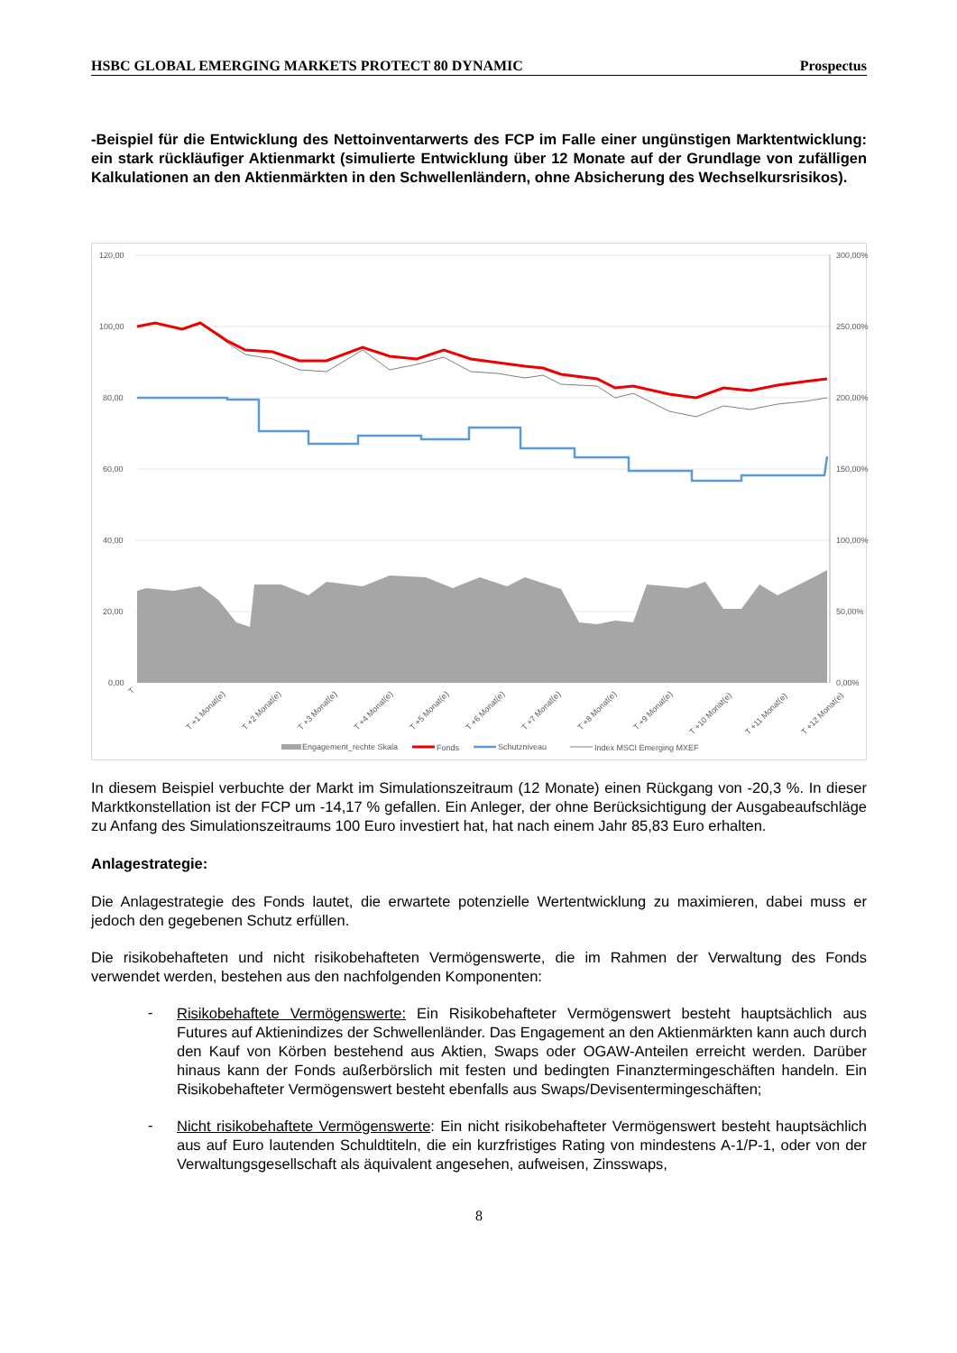HSBC GLOBAL EMERGING MARKETS PROTECT 80 DYNAMIC Prospectus
-Beispiel für die Entwicklung des Nettoinventarwerts des FCP im Falle einer ungünstigen Marktentwicklung: ein stark rückläufiger Aktienmarkt (simulierte Entwicklung über 12 Monate auf der Grundlage von zufälligen Kalkulationen an den Aktienmärkten in den Schwellenländern, ohne Absicherung des Wechselkursrisikos).
120,00
100,00
80,00
60,00
40,00
20,00
0,00
300,00%
250,00%
200,00%
150,00%
100,00%
50,00%
0,00%
T
T +1 Monat(e)
T +2 Monat(e)
T +3 Monat(e)
T +4 Monat(e)
T +5 Monat(e)
T +6 Monat(e)
T +7 Monat(e)
T +8 Monat(e)
T +9 Monat(e)
T +10 Monat(e)
T +11 Monat(e)
T +12 Monat(e)
Engagement_rechte Skala
Fonds
Schutzniveau
Index MSCI Emerging MXEF
In diesem Beispiel verbuchte der Markt im Simulationszeitraum (12 Monate) einen Rückgang von -20,3 %. In dieser Marktkonstellation ist der FCP um -14,17 % gefallen. Ein Anleger, der ohne Berücksichtigung der Ausgabeaufschläge zu Anfang des Simulationszeitraums 100 Euro investiert hat, hat nach einem Jahr 85,83 Euro erhalten.
Anlagestrategie:
Die Anlagestrategie des Fonds lautet, die erwartete potenzielle Wertentwicklung zu maximieren, dabei muss er jedoch den gegebenen Schutz erfüllen.
Die risikobehafteten und nicht risikobehafteten Vermögenswerte, die im Rahmen der Verwaltung des Fonds verwendet werden, bestehen aus den nachfolgenden Komponenten:
-
Risikobehaftete Vermögenswerte: Ein Risikobehafteter Vermögenswert besteht hauptsächlich aus Futures auf Aktienindizes der Schwellenländer. Das Engagement an den Aktienmärkten kann auch durch den Kauf von Körben bestehend aus Aktien, Swaps oder OGAW-Anteilen erreicht werden. Darüber hinaus kann der Fonds außerbörslich mit festen und bedingten Finanztermingeschäften handeln. Ein Risikobehafteter Vermögenswert besteht ebenfalls aus Swaps/Devisentermingeschäften;
-
Nicht risikobehaftete Vermögenswerte: Ein nicht risikobehafteter Vermögenswert besteht hauptsächlich aus auf Euro lautenden Schuldtiteln, die ein kurzfristiges Rating von mindestens A-1/P-1, oder von der Verwaltungsgesellschaft als äquivalent angesehen, aufweisen, Zinsswaps,
8